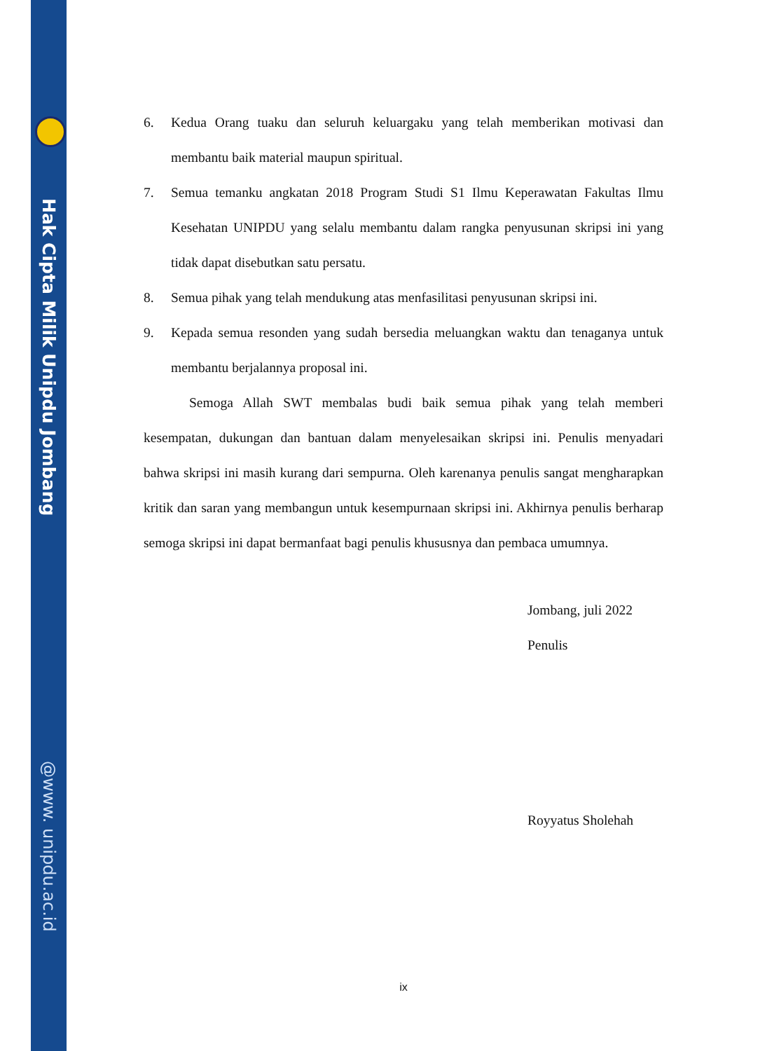Hak Cipta Milik Unipdu Jombang
@www. unipdu.ac.id
6. Kedua Orang tuaku dan seluruh keluargaku yang telah memberikan motivasi dan membantu baik material maupun spiritual.
7. Semua temanku angkatan 2018 Program Studi S1 Ilmu Keperawatan Fakultas Ilmu Kesehatan UNIPDU yang selalu membantu dalam rangka penyusunan skripsi ini yang tidak dapat disebutkan satu persatu.
8. Semua pihak yang telah mendukung atas menfasilitasi penyusunan skripsi ini.
9. Kepada semua resonden yang sudah bersedia meluangkan waktu dan tenaganya untuk membantu berjalannya proposal ini.
Semoga Allah SWT membalas budi baik semua pihak yang telah memberi kesempatan, dukungan dan bantuan dalam menyelesaikan skripsi ini. Penulis menyadari bahwa skripsi ini masih kurang dari sempurna. Oleh karenanya penulis sangat mengharapkan kritik dan saran yang membangun untuk kesempurnaan skripsi ini. Akhirnya penulis berharap semoga skripsi ini dapat bermanfaat bagi penulis khususnya dan pembaca umumnya.
Jombang, juli 2022
Penulis
Royyatus Sholehah
ix